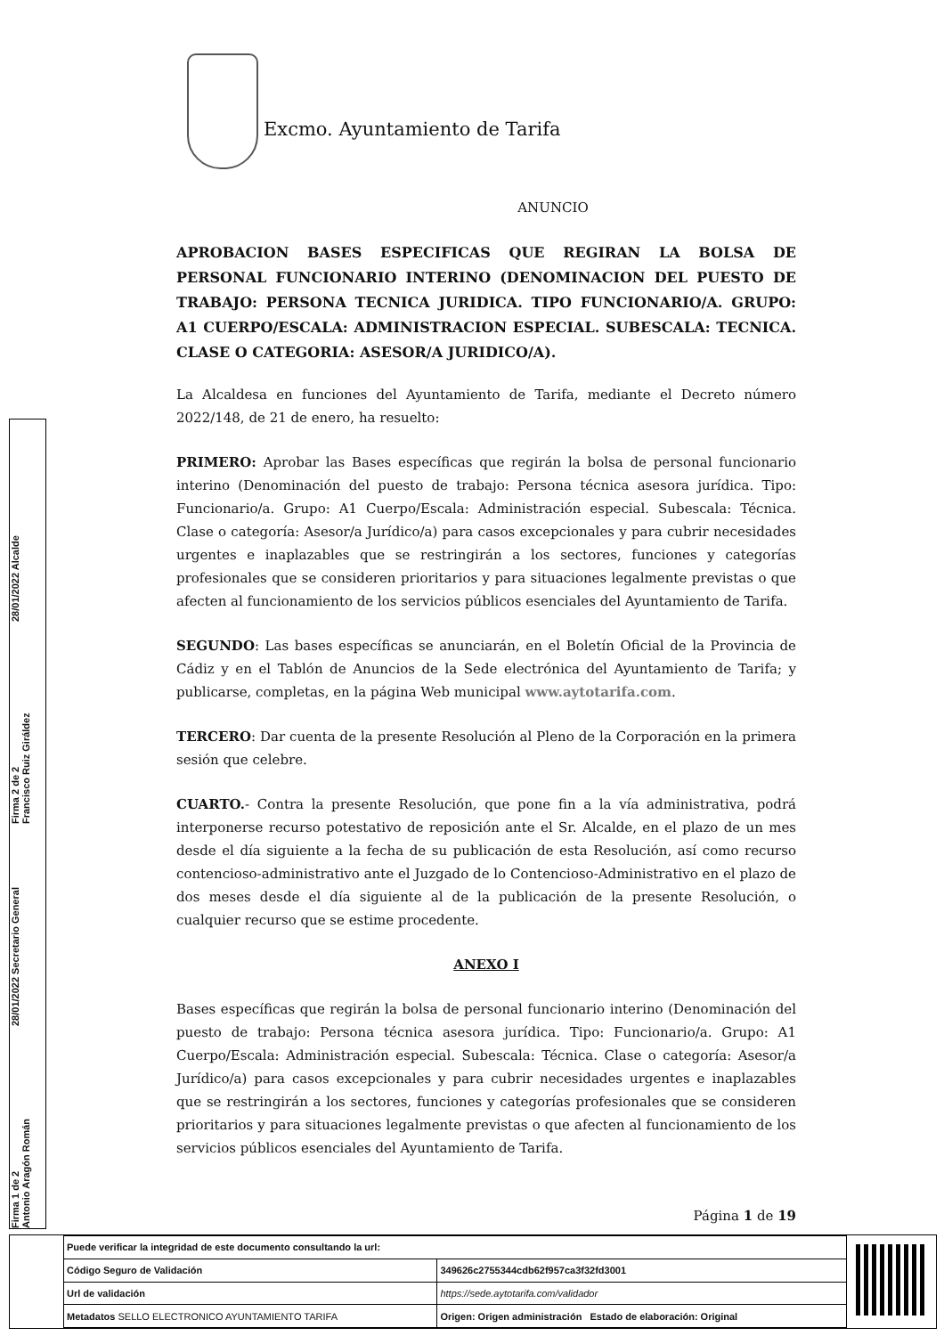Excmo. Ayuntamiento de Tarifa
ANUNCIO
APROBACION BASES ESPECIFICAS QUE REGIRAN LA BOLSA DE PERSONAL FUNCIONARIO INTERINO (DENOMINACION DEL PUESTO DE TRABAJO: PERSONA TECNICA JURIDICA. TIPO FUNCIONARIO/A. GRUPO: A1 CUERPO/ESCALA: ADMINISTRACION ESPECIAL. SUBESCALA: TECNICA. CLASE O CATEGORIA: ASESOR/A JURIDICO/A).
La Alcaldesa en funciones del Ayuntamiento de Tarifa, mediante el Decreto número 2022/148, de 21 de enero, ha resuelto:
PRIMERO: Aprobar las Bases específicas que regirán la bolsa de personal funcionario interino (Denominación del puesto de trabajo: Persona técnica asesora jurídica. Tipo: Funcionario/a. Grupo: A1 Cuerpo/Escala: Administración especial. Subescala: Técnica. Clase o categoría: Asesor/a Jurídico/a) para casos excepcionales y para cubrir necesidades urgentes e inaplazables que se restringirán a los sectores, funciones y categorías profesionales que se consideren prioritarios y para situaciones legalmente previstas o que afecten al funcionamiento de los servicios públicos esenciales del Ayuntamiento de Tarifa.
SEGUNDO: Las bases específicas se anunciarán, en el Boletín Oficial de la Provincia de Cádiz y en el Tablón de Anuncios de la Sede electrónica del Ayuntamiento de Tarifa; y publicarse, completas, en la página Web municipal www.aytotarifa.com.
TERCERO: Dar cuenta de la presente Resolución al Pleno de la Corporación en la primera sesión que celebre.
CUARTO.- Contra la presente Resolución, que pone fin a la vía administrativa, podrá interponerse recurso potestativo de reposición ante el Sr. Alcalde, en el plazo de un mes desde el día siguiente a la fecha de su publicación de esta Resolución, así como recurso contencioso-administrativo ante el Juzgado de lo Contencioso-Administrativo en el plazo de dos meses desde el día siguiente al de la publicación de la presente Resolución, o cualquier recurso que se estime procedente.
ANEXO I
Bases específicas que regirán la bolsa de personal funcionario interino (Denominación del puesto de trabajo: Persona técnica asesora jurídica. Tipo: Funcionario/a. Grupo: A1 Cuerpo/Escala: Administración especial. Subescala: Técnica. Clase o categoría: Asesor/a Jurídico/a) para casos excepcionales y para cubrir necesidades urgentes e inaplazables que se restringirán a los sectores, funciones y categorías profesionales que se consideren prioritarios y para situaciones legalmente previstas o que afecten al funcionamiento de los servicios públicos esenciales del Ayuntamiento de Tarifa.
Página 1 de 19
Firma 1 de 2
Antonio Aragón Román
28/01/2022 Secretario General
Firma 2 de 2
Francisco Ruiz Giráldez
28/01/2022 Alcalde
| Puede verificar la integridad de este documento consultando la url: | |
| Código Seguro de Validación | 349626c2755344cdb62f957ca3f32fd3001 |
| Url de validación | https://sede.aytotarifa.com/validador |
| Metadatos SELLO ELECTRONICO AYUNTAMIENTO TARIFA | Origen: Origen administración Estado de elaboración: Original |